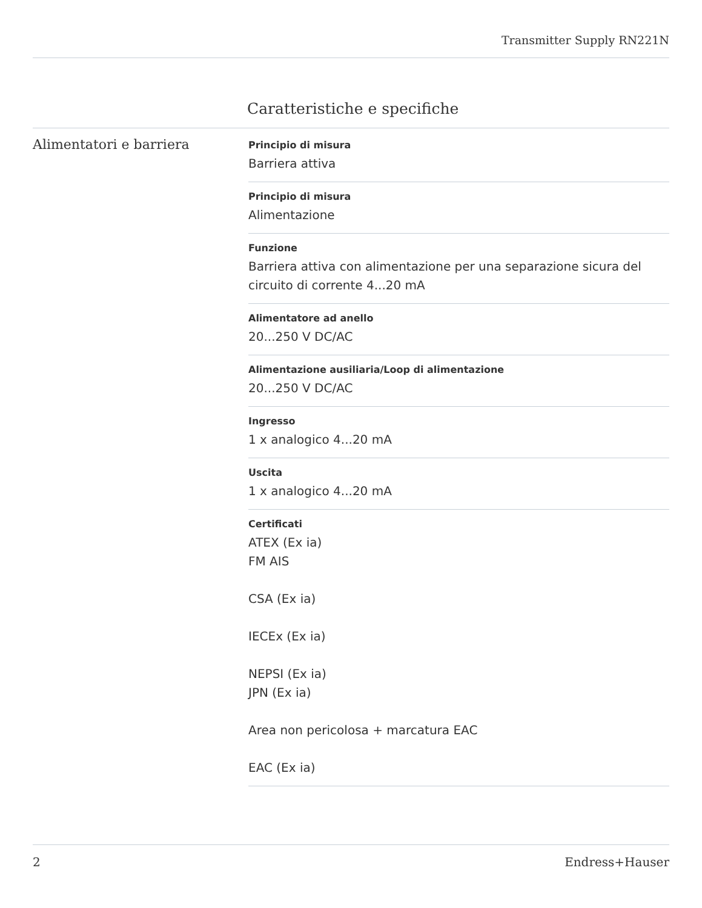Transmitter Supply RN221N
Caratteristiche e specifiche
Alimentatori e barriera
Principio di misura
Barriera attiva
Principio di misura
Alimentazione
Funzione
Barriera attiva con alimentazione per una separazione sicura del circuito di corrente 4...20 mA
Alimentatore ad anello
20...250 V DC/AC
Alimentazione ausiliaria/Loop di alimentazione
20...250 V DC/AC
Ingresso
1 x analogico 4...20 mA
Uscita
1 x analogico 4...20 mA
Certificati
ATEX (Ex ia)
FM AIS
CSA (Ex ia)
IECEx (Ex ia)
NEPSI (Ex ia)
JPN (Ex ia)
Area non pericolosa + marcatura EAC
EAC (Ex ia)
2 Endress+Hauser